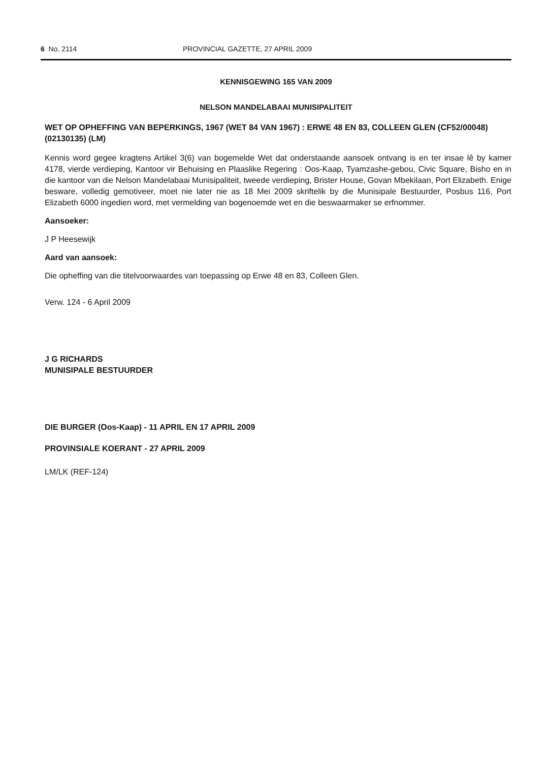6 No. 2114 PROVINCIAL GAZETTE, 27 APRIL 2009
KENNISGEWING 165 VAN 2009
NELSON MANDELABAAI MUNISIPALITEIT
WET OP OPHEFFING VAN BEPERKINGS, 1967 (WET 84 VAN 1967) : ERWE 48 EN 83, COLLEEN GLEN (CF52/00048) (02130135) (LM)
Kennis word gegee kragtens Artikel 3(6) van bogemelde Wet dat onderstaande aansoek ontvang is en ter insae lê by kamer 4178, vierde verdieping, Kantoor vir Behuising en Plaaslike Regering : Oos-Kaap, Tyamzashe-gebou, Civic Square, Bisho en in die kantoor van die Nelson Mandelabaai Munisipaliteit, tweede verdieping, Brister House, Govan Mbekilaan, Port Elizabeth. Enige besware, volledig gemotiveer, moet nie later nie as 18 Mei 2009 skriftelik by die Munisipale Bestuurder, Posbus 116, Port Elizabeth 6000 ingedien word, met vermelding van bogenoemde wet en die beswaarmaker se erfnommer.
Aansoeker:
J P Heesewijk
Aard van aansoek:
Die opheffing van die titelvoorwaardes van toepassing op Erwe 48 en 83, Colleen Glen.
Verw. 124 - 6 April 2009
J G RICHARDS
MUNISIPALE BESTUURDER
DIE BURGER (Oos-Kaap) - 11 APRIL EN 17 APRIL 2009
PROVINSIALE KOERANT - 27 APRIL 2009
LM/LK (REF-124)